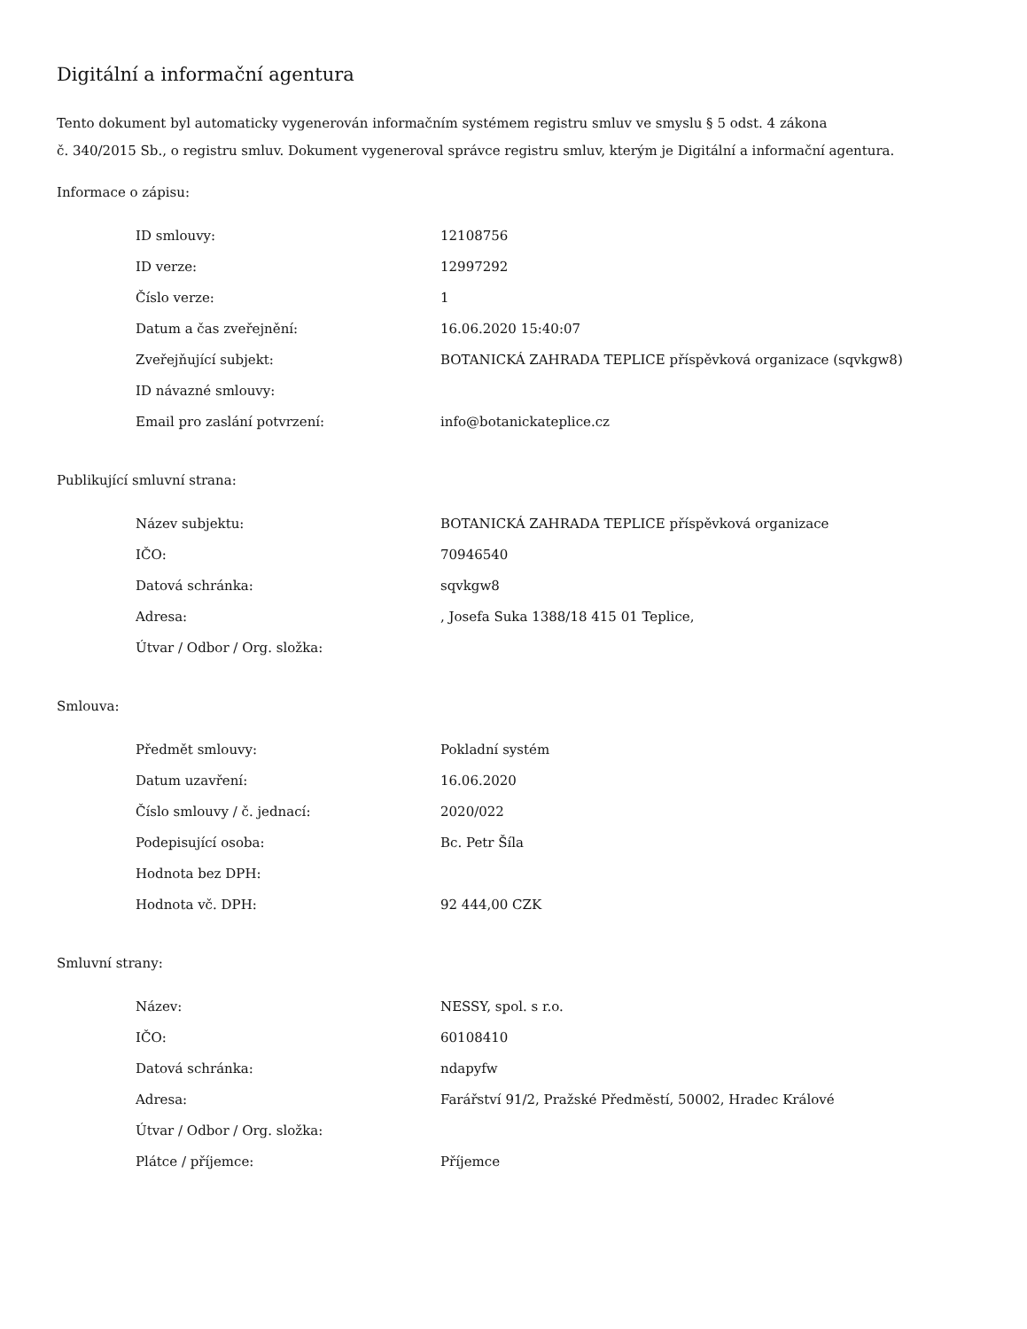Digitální a informační agentura
Tento dokument byl automaticky vygenerován informačním systémem registru smluv ve smyslu § 5 odst. 4 zákona
č. 340/2015 Sb., o registru smluv. Dokument vygeneroval správce registru smluv, kterým je Digitální a informační agentura.
Informace o zápisu:
| ID smlouvy: | 12108756 |
| ID verze: | 12997292 |
| Číslo verze: | 1 |
| Datum a čas zveřejnění: | 16.06.2020 15:40:07 |
| Zveřejňující subjekt: | BOTANICKÁ ZAHRADA TEPLICE příspěvková organizace (sqvkgw8) |
| ID návazné smlouvy: | |
| Email pro zaslání potvrzení: | info@botanickateplice.cz |
Publikující smluvní strana:
| Název subjektu: | BOTANICKÁ ZAHRADA TEPLICE příspěvková organizace |
| IČO: | 70946540 |
| Datová schránka: | sqvkgw8 |
| Adresa: | , Josefa Suka 1388/18 415 01 Teplice, |
| Útvar / Odbor / Org. složka: | |
Smlouva:
| Předmět smlouvy: | Pokladní systém |
| Datum uzavření: | 16.06.2020 |
| Číslo smlouvy / č. jednací: | 2020/022 |
| Podepisující osoba: | Bc. Petr Šíla |
| Hodnota bez DPH: | |
| Hodnota vč. DPH: | 92 444,00 CZK |
Smluvní strany:
| Název: | NESSY, spol. s r.o. |
| IČO: | 60108410 |
| Datová schránka: | ndapyfw |
| Adresa: | Farářství 91/2, Pražské Předměstí, 50002, Hradec Králové |
| Útvar / Odbor / Org. složka: | |
| Plátce / příjemce: | Příjemce |